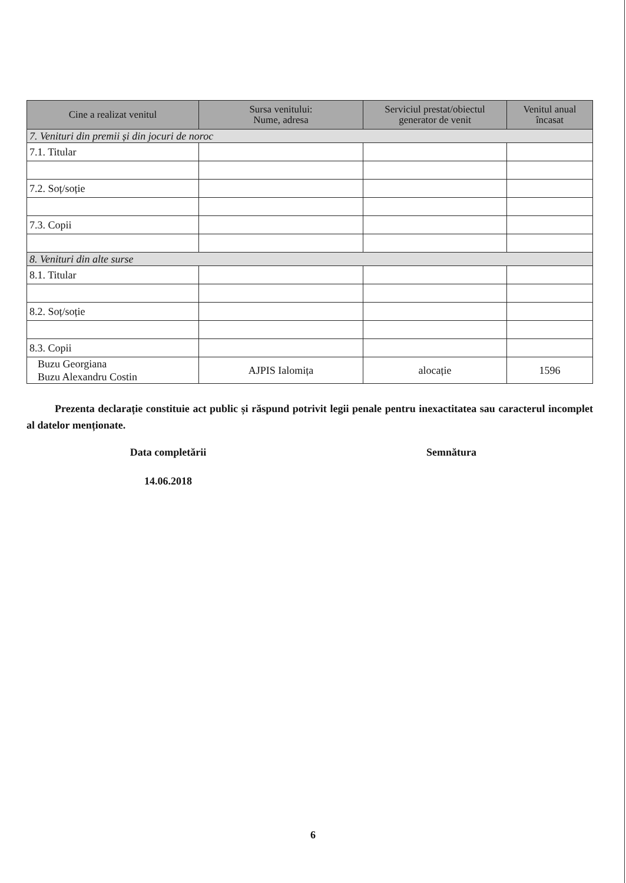| Cine a realizat venitul | Sursa venitului: Nume, adresa | Serviciul prestat/obiectul generator de venit | Venitul anual încasat |
| --- | --- | --- | --- |
| 7. Venituri din premii și din jocuri de noroc | | | |
| 7.1. Titular | | | |
| 7.2. Soț/soție | | | |
| 7.3. Copii | | | |
| 8. Venituri din alte surse | | | |
| 8.1. Titular | | | |
| 8.2. Soț/soție | | | |
| 8.3. Copii | | | |
| Buzu Georgiana Buzu Alexandru Costin | AJPIS Ialomița | alocație | 1596 |
Prezenta declarație constituie act public și răspund potrivit legii penale pentru inexactitatea sau caracterul incomplet al datelor menționate.
Data completării Semnătura
14.06.2018
6